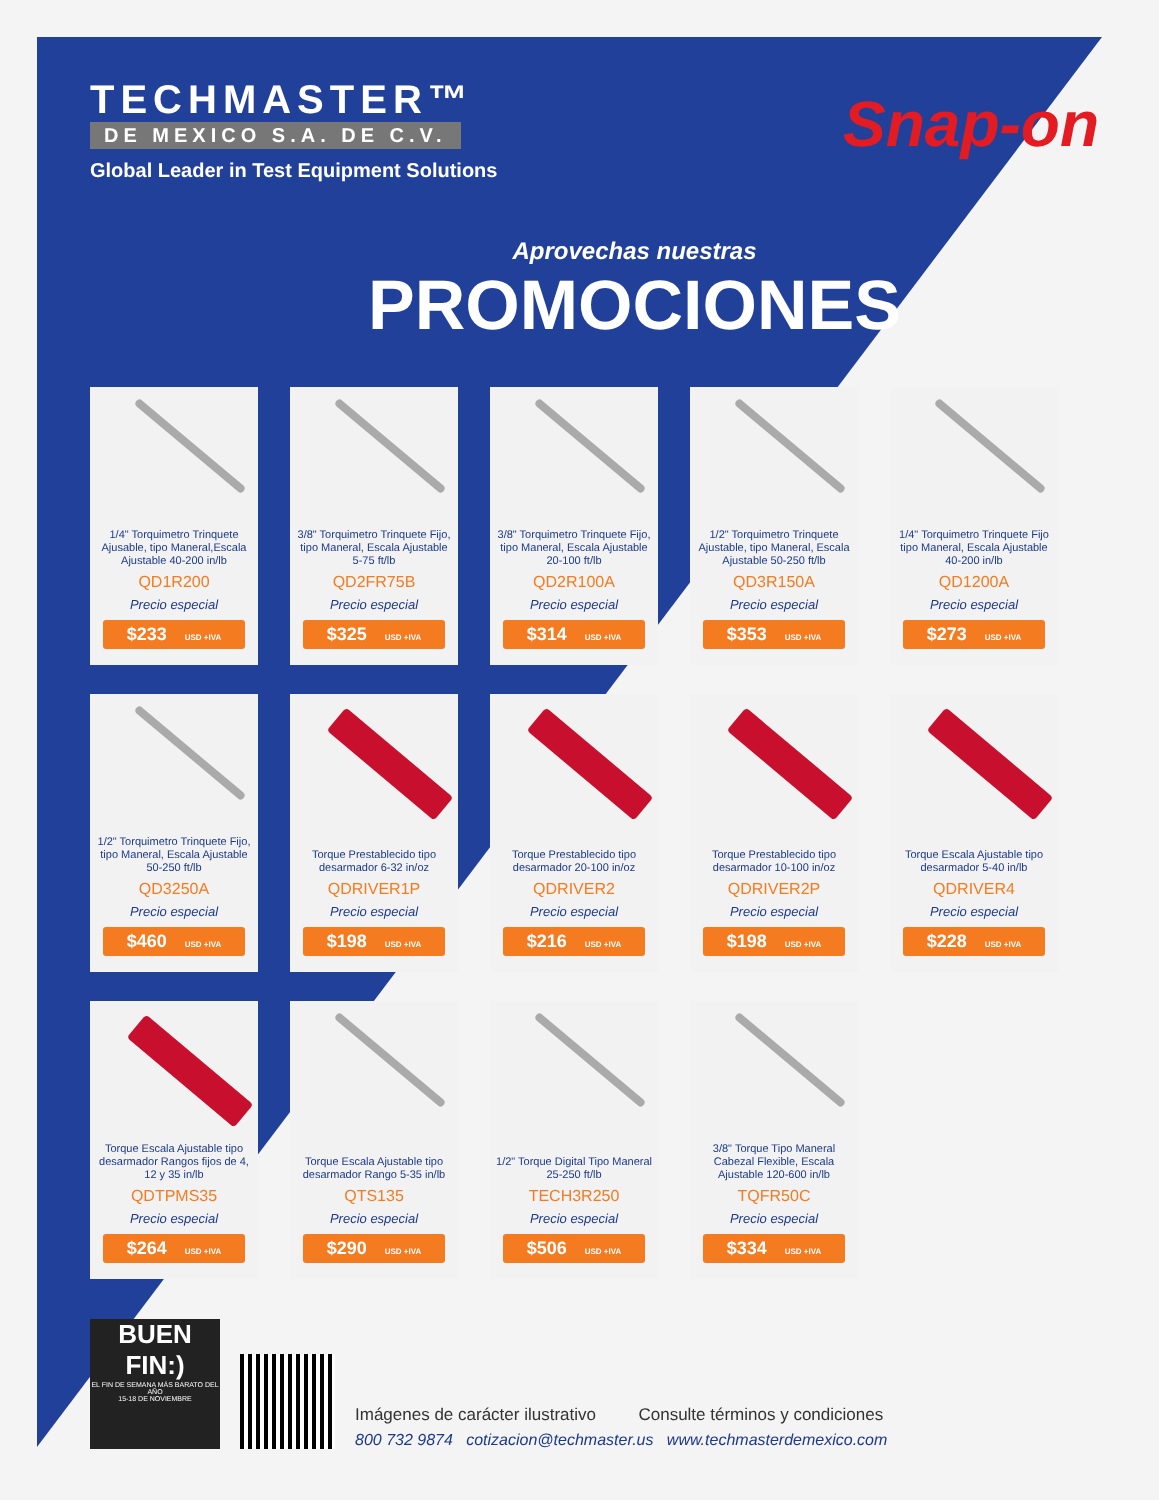TECHMASTER™
DE MEXICO S.A. DE C.V.
Global Leader in Test Equipment Solutions
Snap-on
Aprovechas nuestras
PROMOCIONES
1/4" Torquimetro Trinquete Ajusable, tipo Maneral,Escala Ajustable 40-200 in/lb
QD1R200
Precio especial
$233 USD +IVA
3/8" Torquimetro Trinquete Fijo, tipo Maneral, Escala Ajustable 5-75 ft/lb
QD2FR75B
Precio especial
$325 USD +IVA
3/8" Torquimetro Trinquete Fijo, tipo Maneral, Escala Ajustable 20-100 ft/lb
QD2R100A
Precio especial
$314 USD +IVA
1/2" Torquimetro Trinquete Ajustable, tipo Maneral, Escala Ajustable 50-250 ft/lb
QD3R150A
Precio especial
$353 USD +IVA
1/4" Torquimetro Trinquete Fijo tipo Maneral, Escala Ajustable 40-200 in/lb
QD1200A
Precio especial
$273 USD +IVA
1/2" Torquimetro Trinquete Fijo, tipo Maneral, Escala Ajustable 50-250 ft/lb
QD3250A
Precio especial
$460 USD +IVA
Torque Prestablecido tipo desarmador 6-32 in/oz
QDRIVER1P
Precio especial
$198 USD +IVA
Torque Prestablecido tipo desarmador 20-100 in/oz
QDRIVER2
Precio especial
$216 USD +IVA
Torque Prestablecido tipo desarmador 10-100 in/oz
QDRIVER2P
Precio especial
$198 USD +IVA
Torque Escala Ajustable tipo desarmador 5-40 in/lb
QDRIVER4
Precio especial
$228 USD +IVA
Torque Escala Ajustable tipo desarmador Rangos fijos de 4, 12 y 35 in/lb
QDTPMS35
Precio especial
$264 USD +IVA
Torque Escala Ajustable tipo desarmador Rango 5-35 in/lb
QTS135
Precio especial
$290 USD +IVA
1/2" Torque Digital Tipo Maneral 25-250 ft/lb
TECH3R250
Precio especial
$506 USD +IVA
3/8" Torque Tipo Maneral Cabezal Flexible, Escala Ajustable 120-600 in/lb
TQFR50C
Precio especial
$334 USD +IVA
BUEN FIN:)
EL FIN DE SEMANA MÁS BARATO DEL AÑO
15-18 DE NOVIEMBRE
Imágenes de carácter ilustrativo Consulte términos y condiciones
800 732 9874 cotizacion@techmaster.us www.techmasterdemexico.com